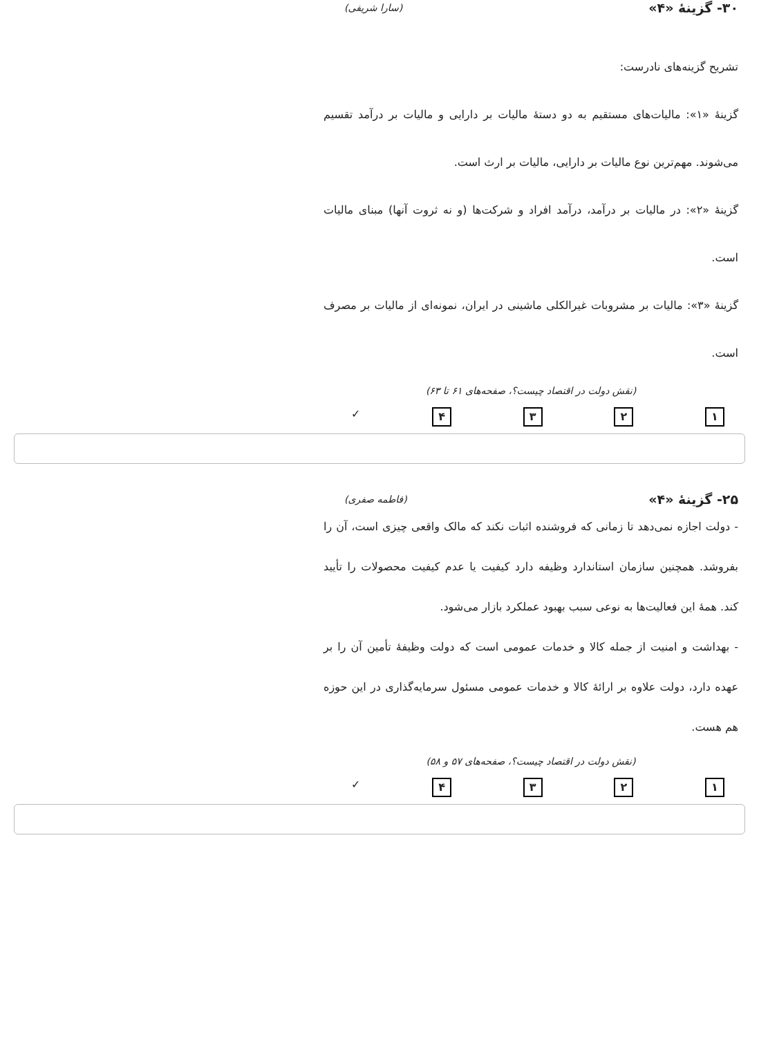۳۰- گزینهٔ «۴» (سارا شریفی)
تشریح گزینه‌های نادرست:
گزینهٔ «۱»: مالیات‌های مستقیم به دو دستهٔ مالیات بر دارایی و مالیات بر درآمد تقسیم می‌شوند. مهم‌ترین نوع مالیات بر دارایی، مالیات بر ارث است.
گزینهٔ «۲»: در مالیات بر درآمد، درآمد افراد و شرکت‌ها (و نه ثروت آنها) مبنای مالیات است.
گزینهٔ «۳»: مالیات بر مشروبات غیرالکلی ماشینی در ایران، نمونه‌ای از مالیات بر مصرف است.
(نقش دولت در اقتصاد چیست؟، صفحه‌های ۶۱ تا ۶۳)
۱ ۲ ۳ ۴ ✓
۲۵- گزینهٔ «۴» (فاطمه صفری)
- دولت اجازه نمی‌دهد تا زمانی که فروشنده اثبات نکند که مالک واقعی چیزی است، آن را بفروشد. همچنین سازمان استاندارد وظیفه دارد کیفیت یا عدم کیفیت محصولات را تأیید کند. همهٔ این فعالیت‌ها به نوعی سبب بهبود عملکرد بازار می‌شود.
- بهداشت و امنیت از جمله کالا و خدمات عمومی است که دولت وظیفهٔ تأمین آن را بر عهده دارد، دولت علاوه بر ارائهٔ کالا و خدمات عمومی مسئول سرمایه‌گذاری در این حوزه هم هست.
(نقش دولت در اقتصاد چیست؟، صفحه‌های ۵۷ و ۵۸)
۱ ۲ ۳ ۴ ✓